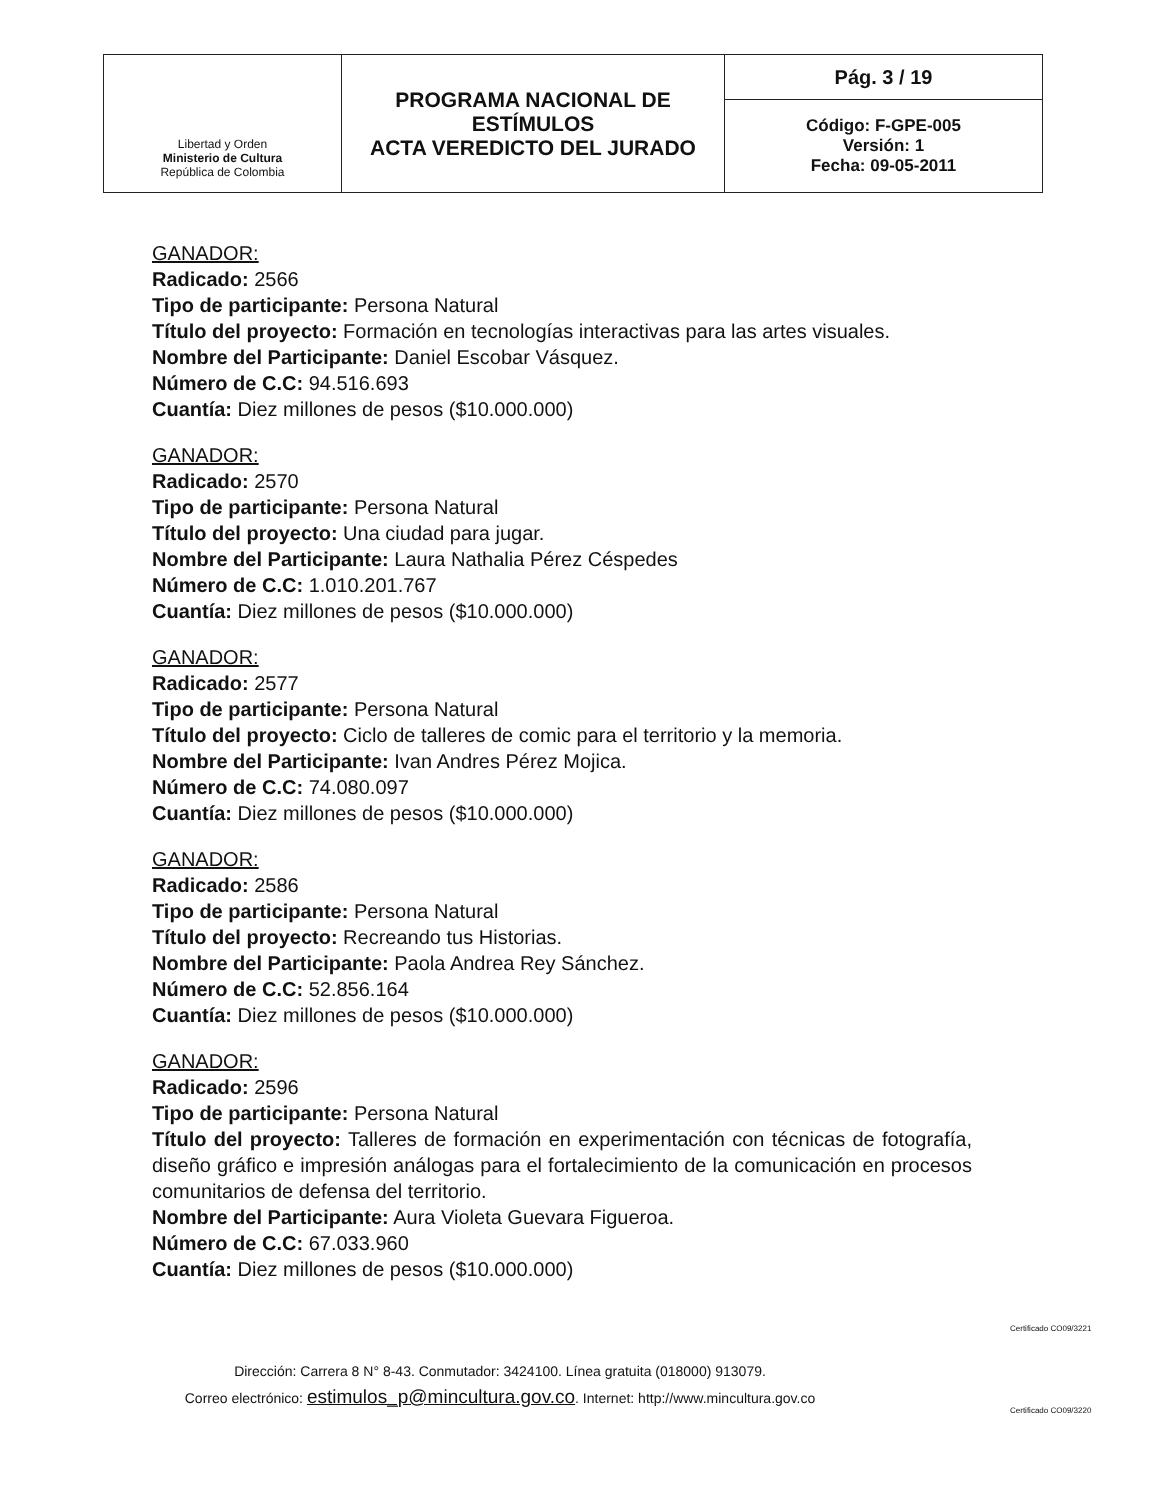| Libertad y Orden Ministerio de Cultura República de Colombia | PROGRAMA NACIONAL DE ESTÍMULOS ACTA VEREDICTO DEL JURADO | Pág. 3 / 19 |
| | | Código: F-GPE-005 Versión: 1 Fecha: 09-05-2011 |
GANADOR:
Radicado: 2566
Tipo de participante: Persona Natural
Título del proyecto: Formación en tecnologías interactivas para las artes visuales.
Nombre del Participante: Daniel Escobar Vásquez.
Número de C.C: 94.516.693
Cuantía: Diez millones de pesos ($10.000.000)
GANADOR:
Radicado: 2570
Tipo de participante: Persona Natural
Título del proyecto: Una ciudad para jugar.
Nombre del Participante: Laura Nathalia Pérez Céspedes
Número de C.C: 1.010.201.767
Cuantía: Diez millones de pesos ($10.000.000)
GANADOR:
Radicado: 2577
Tipo de participante: Persona Natural
Título del proyecto: Ciclo de talleres de comic para el territorio y la memoria.
Nombre del Participante: Ivan Andres Pérez Mojica.
Número de C.C: 74.080.097
Cuantía: Diez millones de pesos ($10.000.000)
GANADOR:
Radicado: 2586
Tipo de participante: Persona Natural
Título del proyecto: Recreando tus Historias.
Nombre del Participante: Paola Andrea Rey Sánchez.
Número de C.C: 52.856.164
Cuantía: Diez millones de pesos ($10.000.000)
GANADOR:
Radicado: 2596
Tipo de participante: Persona Natural
Título del proyecto: Talleres de formación en experimentación con técnicas de fotografía, diseño gráfico e impresión análogas para el fortalecimiento de la comunicación en procesos comunitarios de defensa del territorio.
Nombre del Participante: Aura Violeta Guevara Figueroa.
Número de C.C: 67.033.960
Cuantía: Diez millones de pesos ($10.000.000)
Dirección: Carrera 8 N° 8-43. Conmutador: 3424100. Línea gratuita (018000) 913079.
Correo electrónico: estimulos_p@mincultura.gov.co. Internet: http://www.mincultura.gov.co
Certificado CO09/3221
Certificado CO09/3220